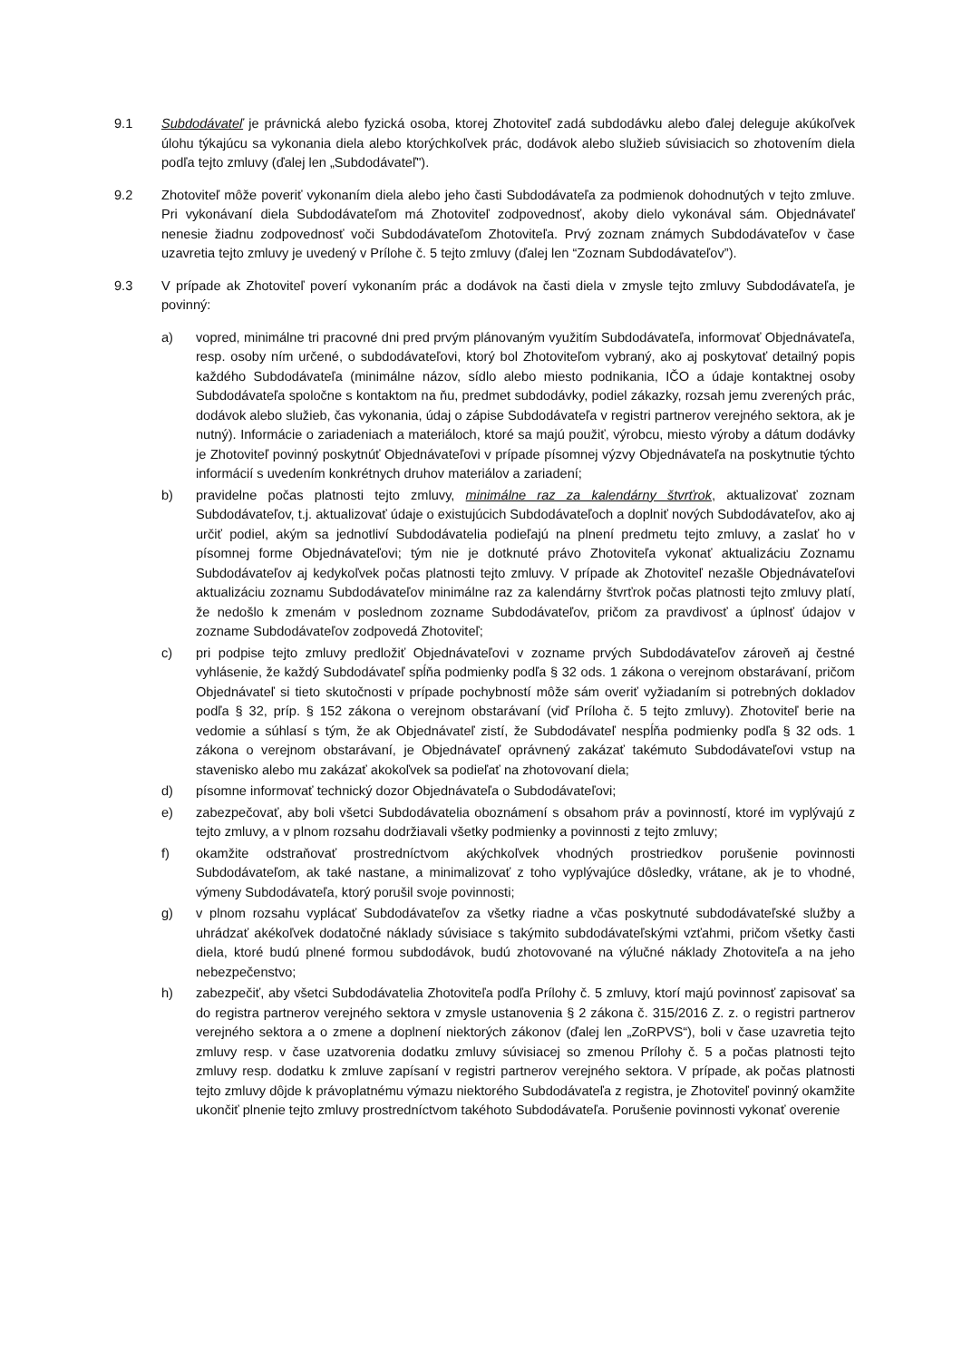9.1 Subdodávateľ je právnická alebo fyzická osoba, ktorej Zhotoviteľ zadá subdodávku alebo ďalej deleguje akúkoľvek úlohu týkajúcu sa vykonania diela alebo ktorýchkoľvek prác, dodávok alebo služieb súvisiacich so zhotovením diela podľa tejto zmluvy (ďalej len „Subdodávateľ").
9.2 Zhotoviteľ môže poveriť vykonaním diela alebo jeho časti Subdodávateľa za podmienok dohodnutých v tejto zmluve. Pri vykonávaní diela Subdodávateľom má Zhotoviteľ zodpovednosť, akoby dielo vykonával sám. Objednávateľ nenesie žiadnu zodpovednosť voči Subdodávateľom Zhotoviteľa. Prvý zoznam známych Subdodávateľov v čase uzavretia tejto zmluvy je uvedený v Prílohe č. 5 tejto zmluvy (ďalej len “Zoznam Subdodávateľov”).
9.3 V prípade ak Zhotoviteľ poverí vykonaním prác a dodávok na časti diela v zmysle tejto zmluvy Subdodávateľa, je povinný:
a) vopred, minimálne tri pracovné dni pred prvým plánovaným využitím Subdodávateľa, informovať Objednávateľa, resp. osoby ním určené, o subdodávateľovi, ktorý bol Zhotoviteľom vybraný, ako aj poskytovať detailný popis každého Subdodávateľa (minimálne názov, sídlo alebo miesto podnikania, IČO a údaje kontaktnej osoby Subdodávateľa spoločne s kontaktom na ňu, predmet subdodávky, podiel zákazky, rozsah jemu zverených prác, dodávok alebo služieb, čas vykonania, údaj o zápise Subdodávateľa v registri partnerov verejného sektora, ak je nutný). Informácie o zariadeniach a materiáloch, ktoré sa majú použiť, výrobcu, miesto výroby a dátum dodávky je Zhotoviteľ povinný poskytnúť Objednávateľovi v prípade písomnej výzvy Objednávateľa na poskytnutie týchto informácií s uvedením konkrétnych druhov materiálov a zariadení;
b) pravidelne počas platnosti tejto zmluvy, minimálne raz za kalendárny štvrťrok, aktualizovať zoznam Subdodávateľov, t.j. aktualizovať údaje o existujúcich Subdodávateľoch a doplniť nových Subdodávateľov, ako aj určiť podiel, akým sa jednotliví Subdodávatelia podieľajú na plnení predmetu tejto zmluvy, a zaslať ho v písomnej forme Objednávateľovi; tým nie je dotknuté právo Zhotoviteľa vykonať aktualizáciu Zoznamu Subdodávateľov aj kedykoľvek počas platnosti tejto zmluvy. V prípade ak Zhotoviteľ nezašle Objednávateľovi aktualizáciu zoznamu Subdodávateľov minimálne raz za kalendárny štvrťrok počas platnosti tejto zmluvy platí, že nedošlo k zmenám v poslednom zozname Subdodávateľov, pričom za pravdivosť a úplnosť údajov v zozname Subdodávateľov zodpovedá Zhotoviteľ;
c) pri podpise tejto zmluvy predložiť Objednávateľovi v zozname prvých Subdodávateľov zároveň aj čestné vyhlásenie, že každý Subdodávateľ spĺňa podmienky podľa § 32 ods. 1 zákona o verejnom obstarávaní, pričom Objednávateľ si tieto skutočnosti v prípade pochybností môže sám overiť vyžiadaním si potrebných dokladov podľa § 32, príp. § 152 zákona o verejnom obstarávaní (viď Príloha č. 5 tejto zmluvy). Zhotoviteľ berie na vedomie a súhlasí s tým, že ak Objednávateľ zistí, že Subdodávateľ nespĺňa podmienky podľa § 32 ods. 1 zákona o verejnom obstarávaní, je Objednávateľ oprávnený zakázať takémuto Subdodávateľovi vstup na stavenisko alebo mu zakázať akokoľvek sa podieľať na zhotovovaní diela;
d) písomne informovať technický dozor Objednávateľa o Subdodávateľovi;
e) zabezpečovať, aby boli všetci Subdodávatelia oboznámení s obsahom práv a povinností, ktoré im vyplývajú z tejto zmluvy, a v plnom rozsahu dodržiavali všetky podmienky a povinnosti z tejto zmluvy;
f) okamžite odstraňovať prostredníctvom akýchkoľvek vhodných prostriedkov porušenie povinnosti Subdodávateľom, ak také nastane, a minimalizovať z toho vyplývajúce dôsledky, vrátane, ak je to vhodné, výmeny Subdodávateľa, ktorý porušil svoje povinnosti;
g) v plnom rozsahu vyplácať Subdodávateľov za všetky riadne a včas poskytnuté subdodávateľské služby a uhrádzať akékoľvek dodatočné náklady súvisiace s takýmito subdodávateľskými vzťahmi, pričom všetky časti diela, ktoré budú plnené formou subdodávok, budú zhotovované na výlučné náklady Zhotoviteľa a na jeho nebezpečenstvo;
h) zabezpečiť, aby všetci Subdodávatelia Zhotoviteľa podľa Prílohy č. 5 zmluvy, ktorí majú povinnosť zapisovať sa do registra partnerov verejného sektora v zmysle ustanovenia § 2 zákona č. 315/2016 Z. z. o registri partnerov verejného sektora a o zmene a doplnení niektorých zákonov (ďalej len „ZoRPVS“), boli v čase uzavretia tejto zmluvy resp. v čase uzatvorenia dodatku zmluvy súvisiacej so zmenou Prílohy č. 5 a počas platnosti tejto zmluvy resp. dodatku k zmluve zapísaní v registri partnerov verejného sektora. V prípade, ak počas platnosti tejto zmluvy dôjde k právoplatnému výmazu niektorého Subdodávateľa z registra, je Zhotoviteľ povinný okamžite ukončiť plnenie tejto zmluvy prostredníctvom takéhoto Subdodávateľa. Porušenie povinnosti vykonať overenie